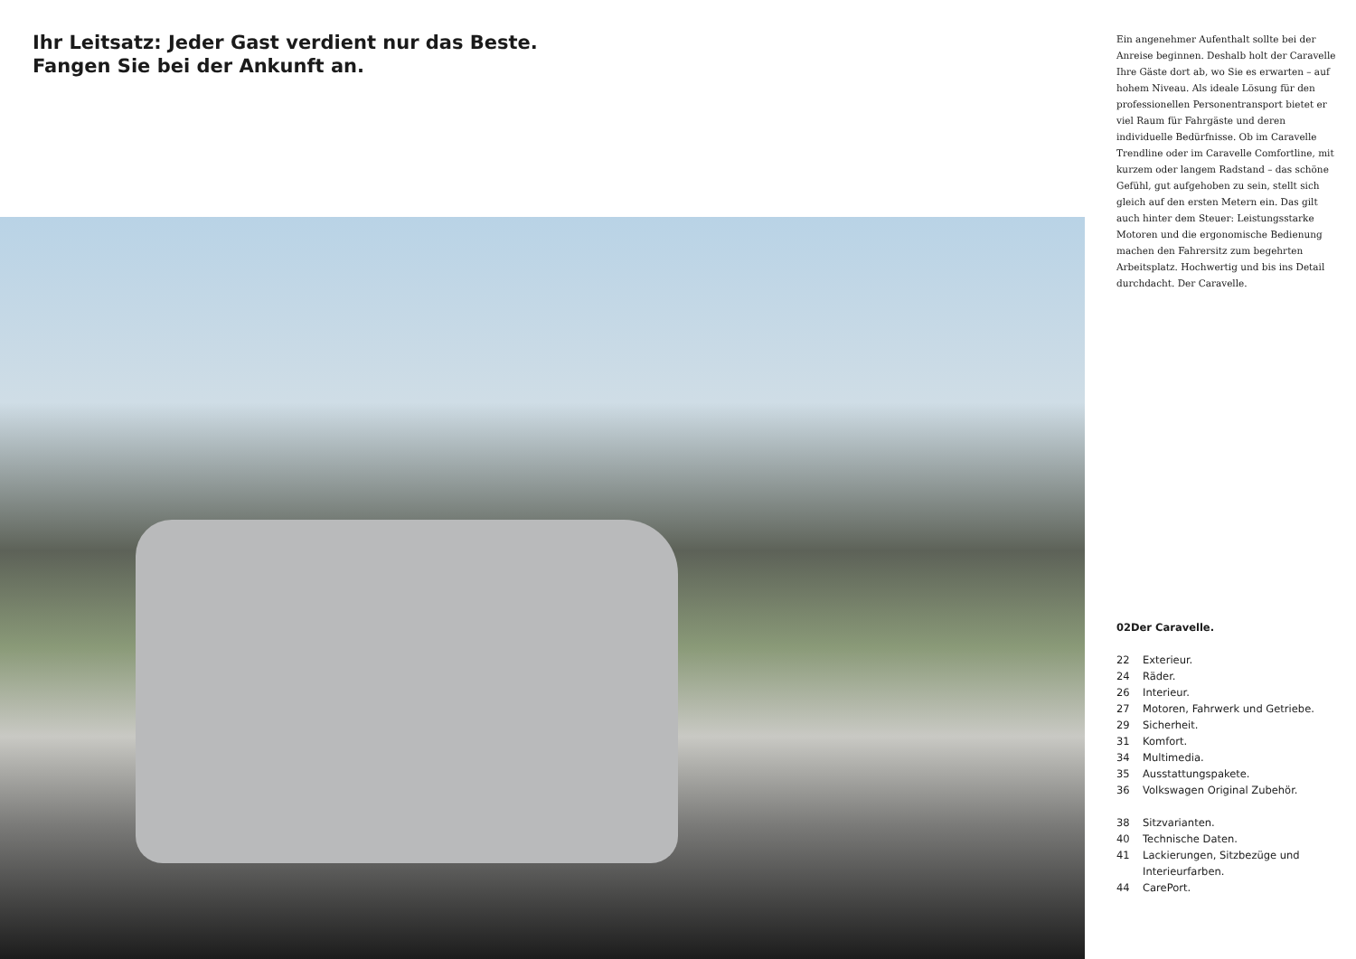Ihr Leitsatz: Jeder Gast verdient nur das Beste.
Fangen Sie bei der Ankunft an.
Ein angenehmer Aufenthalt sollte bei der Anreise beginnen. Deshalb holt der Caravelle Ihre Gäste dort ab, wo Sie es erwarten – auf hohem Niveau. Als ideale Lösung für den professionellen Personentransport bietet er viel Raum für Fahrgäste und deren individuelle Bedürfnisse. Ob im Caravelle Trendline oder im Caravelle Comfortline, mit kurzem oder langem Radstand – das schöne Gefühl, gut aufgehoben zu sein, stellt sich gleich auf den ersten Metern ein. Das gilt auch hinter dem Steuer: Leistungsstarke Motoren und die ergonomische Bedienung machen den Fahrersitz zum begehrten Arbeitsplatz. Hochwertig und bis ins Detail durchdacht. Der Caravelle.
02 Der Caravelle.
22 Exterieur.
24 Räder.
26 Interieur.
27 Motoren, Fahrwerk und Getriebe.
29 Sicherheit.
31 Komfort.
34 Multimedia.
35 Ausstattungspakete.
36 Volkswagen Original Zubehör.
38 Sitzvarianten.
40 Technische Daten.
41 Lackierungen, Sitzbezüge und Interieurfarben.
44 CarePort.